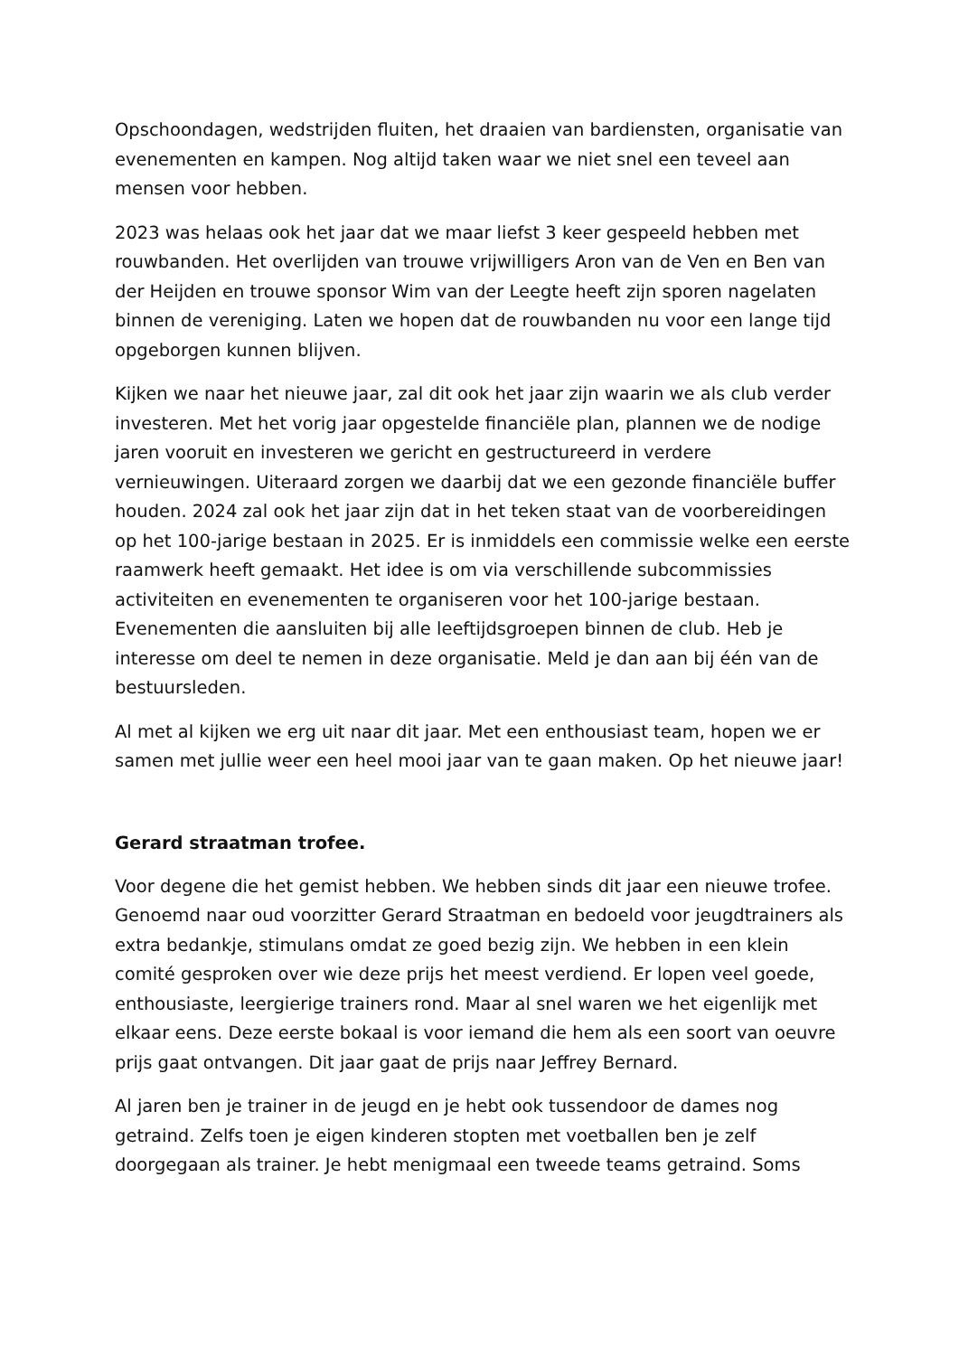Opschoondagen, wedstrijden fluiten, het draaien van bardiensten, organisatie van evenementen en kampen. Nog altijd taken waar we niet snel een teveel aan mensen voor hebben.
2023 was helaas ook het jaar dat we maar liefst 3 keer gespeeld hebben met rouwbanden. Het overlijden van trouwe vrijwilligers Aron van de Ven en Ben van der Heijden en trouwe sponsor Wim van der Leegte heeft zijn sporen nagelaten binnen de vereniging. Laten we hopen dat de rouwbanden nu voor een lange tijd opgeborgen kunnen blijven.
Kijken we naar het nieuwe jaar, zal dit ook het jaar zijn waarin we als club verder investeren. Met het vorig jaar opgestelde financiële plan, plannen we de nodige jaren vooruit en investeren we gericht en gestructureerd in verdere vernieuwingen. Uiteraard zorgen we daarbij dat we een gezonde financiële buffer houden. 2024 zal ook het jaar zijn dat in het teken staat van de voorbereidingen op het 100-jarige bestaan in 2025. Er is inmiddels een commissie welke een eerste raamwerk heeft gemaakt. Het idee is om via verschillende subcommissies activiteiten en evenementen te organiseren voor het 100-jarige bestaan. Evenementen die aansluiten bij alle leeftijdsgroepen binnen de club. Heb je interesse om deel te nemen in deze organisatie. Meld je dan aan bij één van de bestuursleden.
Al met al kijken we erg uit naar dit jaar. Met een enthousiast team, hopen we er samen met jullie weer een heel mooi jaar van te gaan maken. Op het nieuwe jaar!
Gerard straatman trofee.
Voor degene die het gemist hebben. We hebben sinds dit jaar een nieuwe trofee. Genoemd naar oud voorzitter Gerard Straatman en bedoeld voor jeugdtrainers als extra bedankje, stimulans omdat ze goed bezig zijn. We hebben in een klein comité gesproken over wie deze prijs het meest verdiend. Er lopen veel goede, enthousiaste, leergierige trainers rond. Maar al snel waren we het eigenlijk met elkaar eens. Deze eerste bokaal is voor iemand die hem als een soort van oeuvre prijs gaat ontvangen. Dit jaar gaat de prijs naar Jeffrey Bernard.
Al jaren ben je trainer in de jeugd en je hebt ook tussendoor de dames nog getraind. Zelfs toen je eigen kinderen stopten met voetballen ben je zelf doorgegaan als trainer. Je hebt menigmaal een tweede teams getraind. Soms